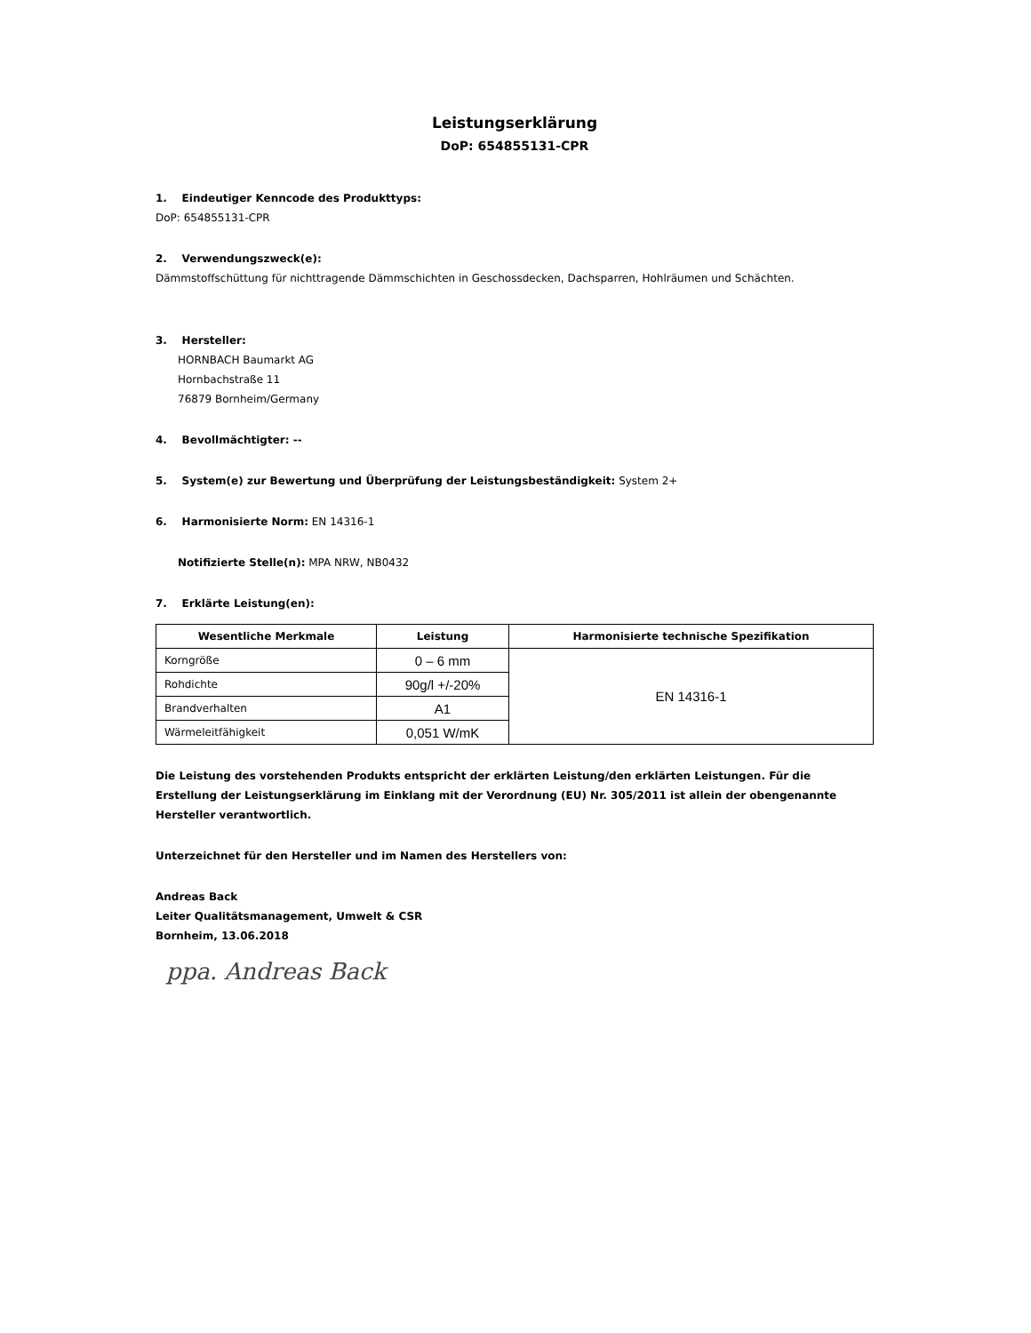Leistungserklärung
DoP: 654855131-CPR
1. Eindeutiger Kenncode des Produkttyps:
DoP: 654855131-CPR
2. Verwendungszweck(e):
Dämmstoffschüttung für nichttragende Dämmschichten in Geschossdecken, Dachsparren, Hohlräumen und Schächten.
3. Hersteller:
HORNBACH Baumarkt AG
Hornbachstraße 11
76879 Bornheim/Germany
4. Bevollmächtigter: --
5. System(e) zur Bewertung und Überprüfung der Leistungsbeständigkeit: System 2+
6. Harmonisierte Norm: EN 14316-1
Notifizierte Stelle(n): MPA NRW, NB0432
7. Erklärte Leistung(en):
| Wesentliche Merkmale | Leistung | Harmonisierte technische Spezifikation |
| --- | --- | --- |
| Korngröße | 0 – 6 mm | EN 14316-1 |
| Rohdichte | 90g/l +/-20% | |
| Brandverhalten | A1 | |
| Wärmeleitfähigkeit | 0,051 W/mK | |
Die Leistung des vorstehenden Produkts entspricht der erklärten Leistung/den erklärten Leistungen. Für die Erstellung der Leistungserklärung im Einklang mit der Verordnung (EU) Nr. 305/2011 ist allein der obengenannte Hersteller verantwortlich.
Unterzeichnet für den Hersteller und im Namen des Herstellers von:
Andreas Back
Leiter Qualitätsmanagement, Umwelt & CSR
Bornheim, 13.06.2018
ppa. Andreas Back